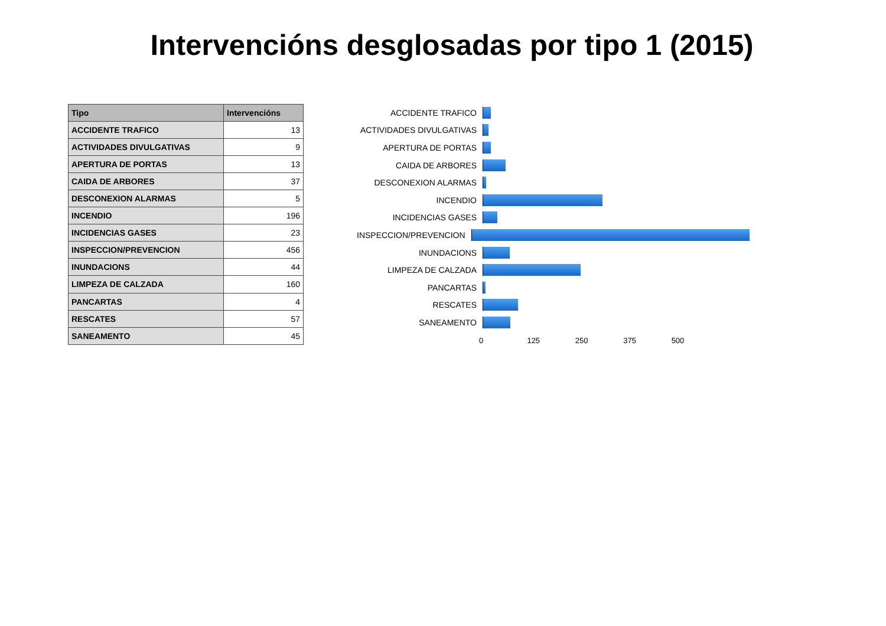Intervencións desglosadas por tipo 1 (2015)
| Tipo | Intervencións |
| --- | --- |
| ACCIDENTE TRAFICO | 13 |
| ACTIVIDADES DIVULGATIVAS | 9 |
| APERTURA DE PORTAS | 13 |
| CAIDA DE ARBORES | 37 |
| DESCONEXION ALARMAS | 5 |
| INCENDIO | 196 |
| INCIDENCIAS GASES | 23 |
| INSPECCION/PREVENCION | 456 |
| INUNDACIONS | 44 |
| LIMPEZA DE CALZADA | 160 |
| PANCARTAS | 4 |
| RESCATES | 57 |
| SANEAMENTO | 45 |
ACCIDENTE TRAFICO
ACTIVIDADES DIVULGATIVAS
APERTURA DE PORTAS
CAIDA DE ARBORES
DESCONEXION ALARMAS
INCENDIO
INCIDENCIAS GASES
INSPECCION/PREVENCION
INUNDACIONS
LIMPEZA DE CALZADA
PANCARTAS
RESCATES
SANEAMENTO
0 125 250 375 500